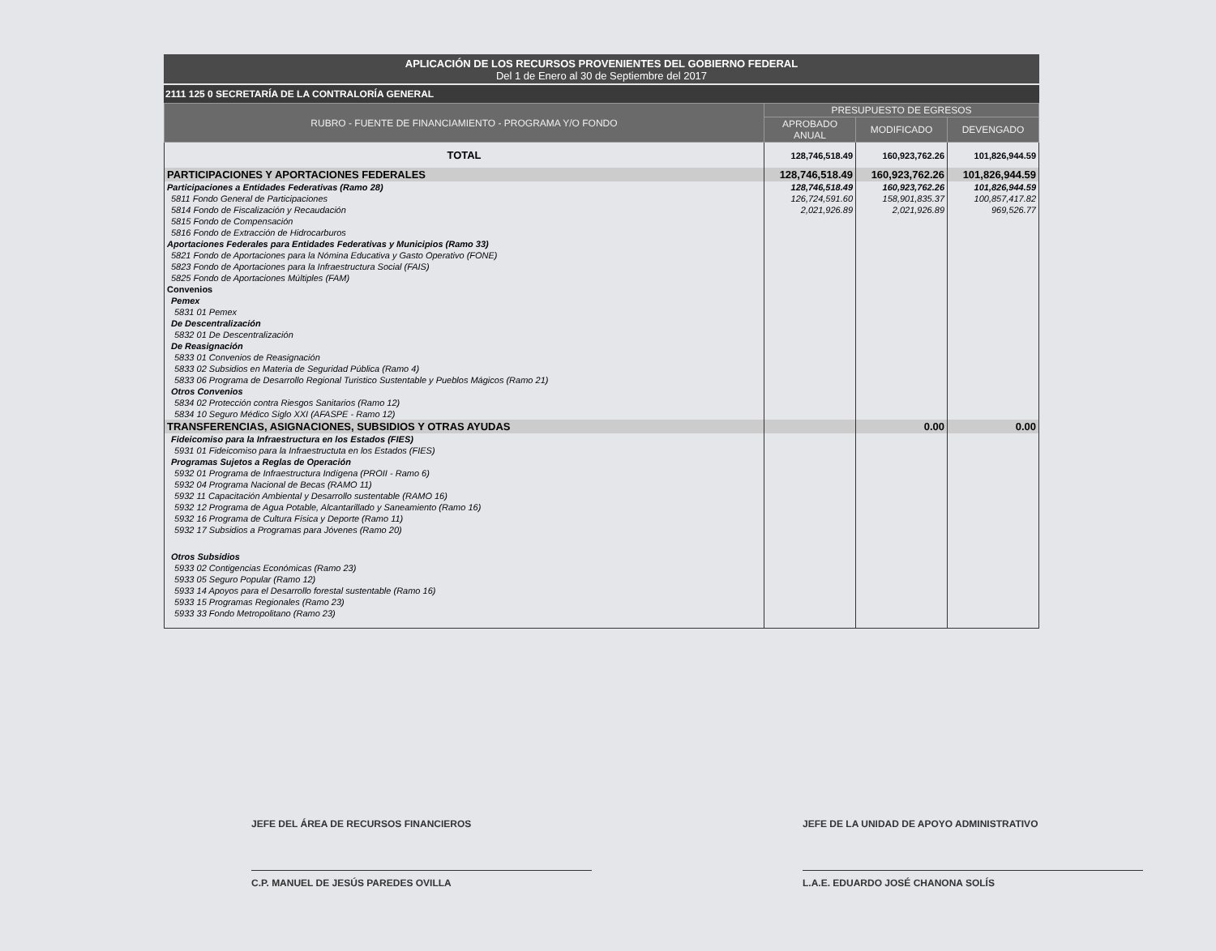APLICACIÓN DE LOS RECURSOS PROVENIENTES DEL GOBIERNO FEDERAL
Del 1 de Enero al 30 de Septiembre del 2017
2111 125 0 SECRETARÍA DE LA CONTRALORÍA GENERAL
| RUBRO - FUENTE DE FINANCIAMIENTO - PROGRAMA Y/O FONDO | PRESUPUESTO DE EGRESOS | | |
| --- | --- | --- | --- |
| | APROBADO ANUAL | MODIFICADO | DEVENGADO |
| TOTAL | 128,746,518.49 | 160,923,762.26 | 101,826,944.59 |
| PARTICIPACIONES Y APORTACIONES FEDERALES | 128,746,518.49 | 160,923,762.26 | 101,826,944.59 |
| Participaciones a Entidades Federativas (Ramo 28) | 128,746,518.49 | 160,923,762.26 | 101,826,944.59 |
| 5811 Fondo General de Participaciones | 126,724,591.60 | 158,901,835.37 | 100,857,417.82 |
| 5814 Fondo de Fiscalización y Recaudación | 2,021,926.89 | 2,021,926.89 | 969,526.77 |
| 5815 Fondo de Compensación | | | |
| 5816 Fondo de Extracción de Hidrocarburos | | | |
| Aportaciones Federales para Entidades Federativas y Municipios (Ramo 33) | | | |
| 5821 Fondo de Aportaciones para la Nómina Educativa y Gasto Operativo (FONE) | | | |
| 5823 Fondo de Aportaciones para la Infraestructura Social (FAIS) | | | |
| 5825 Fondo de Aportaciones Múltiples (FAM) | | | |
| Convenios | | | |
| Pemex | | | |
| 5831 01 Pemex | | | |
| De Descentralización | | | |
| 5832 01 De Descentralización | | | |
| De Reasignación | | | |
| 5833 01 Convenios de Reasignación | | | |
| 5833 02 Subsidios en Materia de Seguridad Pública (Ramo 4) | | | |
| 5833 06 Programa de Desarrollo Regional Turistico Sustentable y Pueblos Mágicos (Ramo 21) | | | |
| Otros Convenios | | | |
| 5834 02 Protección contra Riesgos Sanitarios (Ramo 12) | | | |
| 5834 10 Seguro Médico Siglo XXI (AFASPE - Ramo 12) | | | |
| TRANSFERENCIAS, ASIGNACIONES, SUBSIDIOS Y OTRAS AYUDAS | | 0.00 | 0.00 |
| Fideicomiso para la Infraestructura en los Estados (FIES) | | | |
| 5931 01 Fideicomiso para la Infraestructuta en los Estados (FIES) | | | |
| Programas Sujetos a Reglas de Operación | | | |
| 5932 01 Programa de Infraestructura Indígena (PROII - Ramo 6) | | | |
| 5932 04 Programa Nacional de Becas (RAMO 11) | | | |
| 5932 11 Capacitación Ambiental y Desarrollo sustentable (RAMO 16) | | | |
| 5932 12 Programa de Agua Potable, Alcantarillado y Saneamiento (Ramo 16) | | | |
| 5932 16 Programa de Cultura Física y Deporte (Ramo 11) | | | |
| 5932 17 Subsidios a Programas para Jóvenes (Ramo 20) | | | |
| Otros Subsidios | | | |
| 5933 02 Contigencias Económicas (Ramo 23) | | | |
| 5933 05 Seguro Popular (Ramo 12) | | | |
| 5933 14 Apoyos para el Desarrollo forestal sustentable (Ramo 16) | | | |
| 5933 15 Programas Regionales (Ramo 23) | | | |
| 5933 33 Fondo Metropolitano (Ramo 23) | | | |
JEFE DEL ÁREA DE RECURSOS FINANCIEROS
C.P. MANUEL DE JESÚS PAREDES OVILLA
JEFE DE LA UNIDAD DE APOYO ADMINISTRATIVO
L.A.E. EDUARDO JOSÉ CHANONA SOLÍS